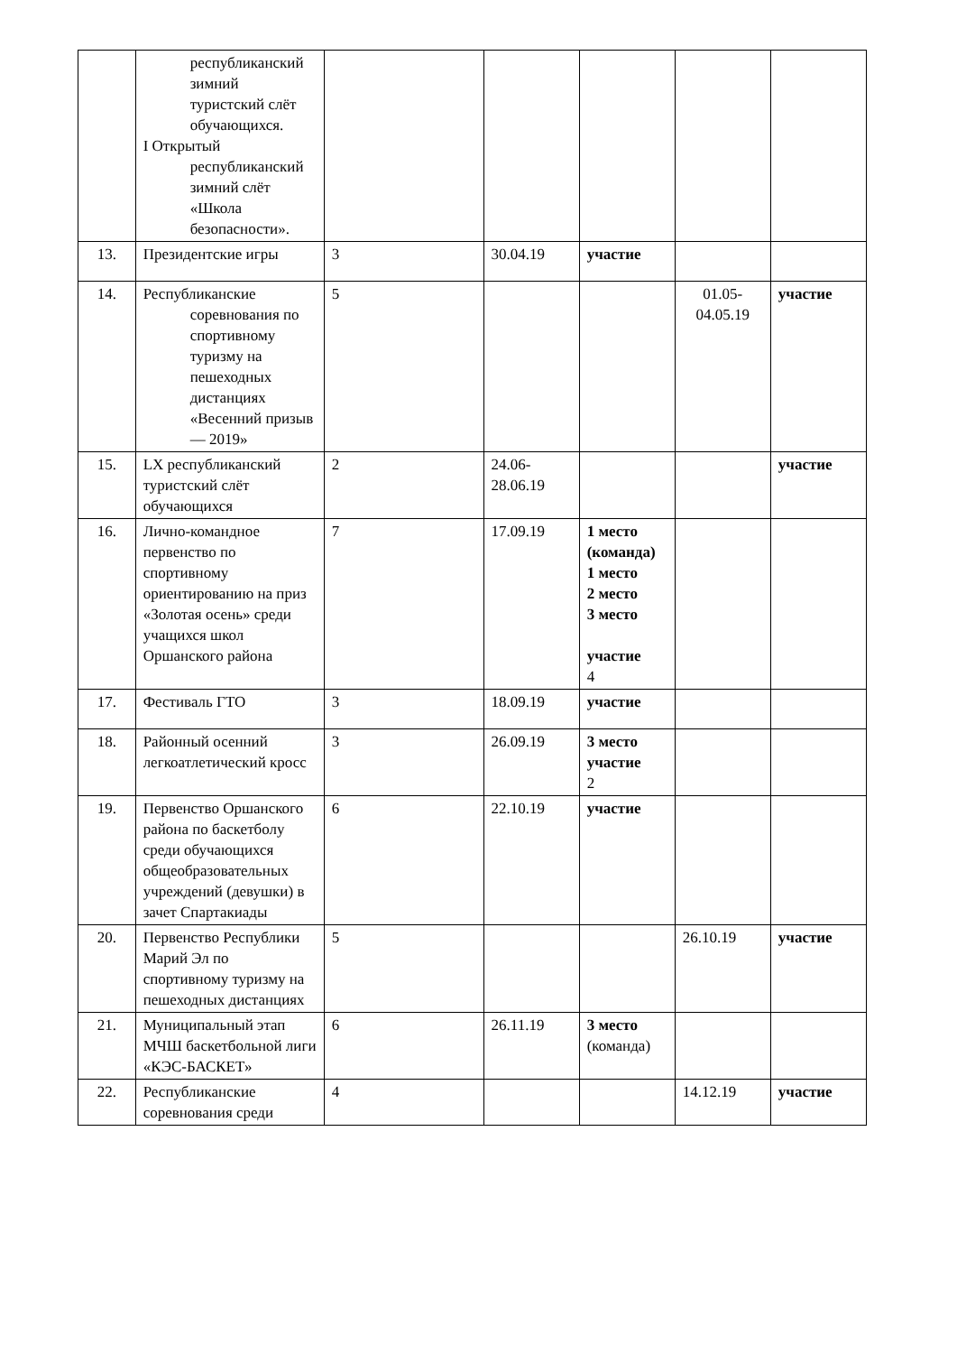| | республиканский зимний туристский слёт обучающихся. I Открытый республиканский зимний слёт «Школа безопасности». | | | | | |
| 13. | Президентские игры | 3 | 30.04.19 | участие | | |
| 14. | Республиканские соревнования по спортивному туризму на пешеходных дистанциях «Весенний призыв — 2019» | 5 | | | 01.05-04.05.19 | участие |
| 15. | LX республиканский туристский слёт обучающихся | 2 | 24.06-28.06.19 | | | участие |
| 16. | Лично-командное первенство по спортивному ориентированию на приз «Золотая осень» среди учащихся школ Оршанского района | 7 | 17.09.19 | 1 место (команда) 1 место 2 место 3 место участие 4 | | |
| 17. | Фестиваль ГТО | 3 | 18.09.19 | участие | | |
| 18. | Районный осенний легкоатлетический кросс | 3 | 26.09.19 | 3 место участие 2 | | |
| 19. | Первенство Оршанского района по баскетболу среди обучающихся общеобразовательных учреждений (девушки) в зачет Спартакиады | 6 | 22.10.19 | участие | | |
| 20. | Первенство Республики Марий Эл по спортивному туризму на пешеходных дистанциях | 5 | | | 26.10.19 | участие |
| 21. | Муниципальный этап МЧШ баскетбольной лиги «КЭС-БАСКЕТ» | 6 | 26.11.19 | 3 место (команда) | | |
| 22. | Республиканские соревнования среди | 4 | | | 14.12.19 | участие |